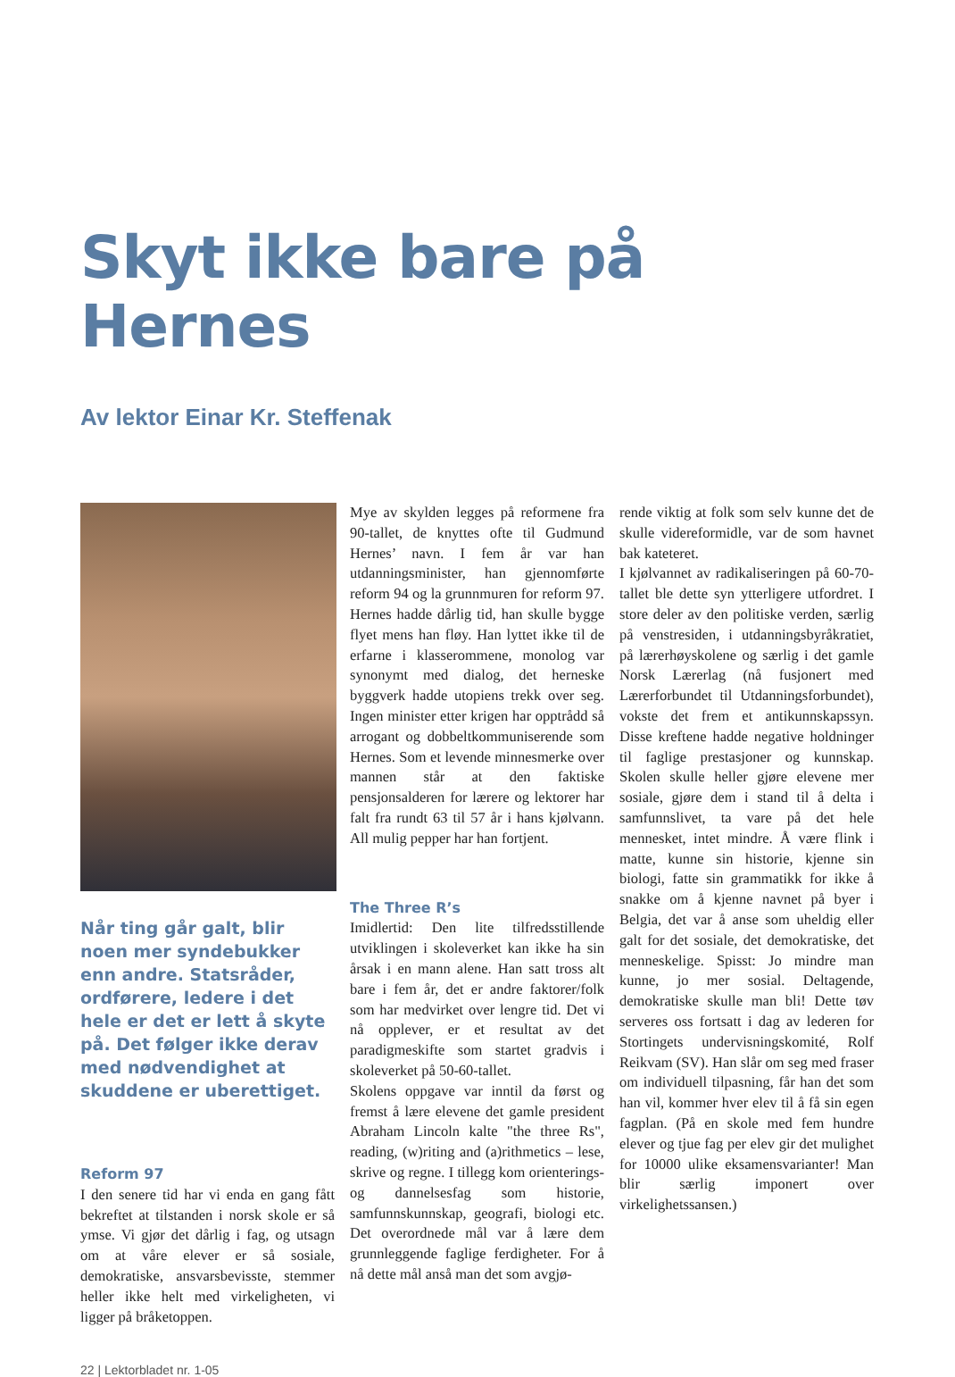Skyt ikke bare på Hernes
Av lektor Einar Kr. Steffenak
Når ting går galt, blir noen mer syndebukker enn andre. Statsråder, ordførere, ledere i det hele er det er lett å skyte på. Det følger ikke derav med nødvendighet at skuddene er uberettiget.
Reform 97
I den senere tid har vi enda en gang fått bekreftet at tilstanden i norsk skole er så ymse. Vi gjør det dårlig i fag, og utsagn om at våre elever er så sosiale, demokratiske, ansvarsbevisste, stemmer heller ikke helt med virkeligheten, vi ligger på bråketoppen.
Mye av skylden legges på reformene fra 90-tallet, de knyttes ofte til Gudmund Hernes’ navn. I fem år var han utdanningsminister, han gjennomførte reform 94 og la grunnmuren for reform 97. Hernes hadde dårlig tid, han skulle bygge flyet mens han fløy. Han lyttet ikke til de erfarne i klasserommene, monolog var synonymt med dialog, det herneske byggverk hadde utopiens trekk over seg. Ingen minister etter krigen har opptrådd så arrogant og dobbeltkommuniserende som Hernes. Som et levende minnesmerke over mannen står at den faktiske pensjonsalderen for lærere og lektorer har falt fra rundt 63 til 57 år i hans kjølvann. All mulig pepper har han fortjent.
The Three R’s
Imidlertid: Den lite tilfredsstillende utviklingen i skoleverket kan ikke ha sin årsak i en mann alene. Han satt tross alt bare i fem år, det er andre faktorer/folk som har medvirket over lengre tid. Det vi nå opplever, er et resultat av det paradigmeskifte som startet gradvis i skoleverket på 50-60-tallet.
Skolens oppgave var inntil da først og fremst å lære elevene det gamle president Abraham Lincoln kalte "the three Rs", reading, (w)riting and (a)rithmetics – lese, skrive og regne. I tillegg kom orienterings- og dannelsesfag som historie, samfunnskunnskap, geografi, biologi etc. Det overordnede mål var å lære dem grunnleggende faglige ferdigheter. For å nå dette mål anså man det som avgjø-
rende viktig at folk som selv kunne det de skulle videreformidle, var de som havnet bak kateteret.
I kjølvannet av radikaliseringen på 60-70-tallet ble dette syn ytterligere utfordret. I store deler av den politiske verden, særlig på venstresiden, i utdanningsbyråkratiet, på lærerhøyskolene og særlig i det gamle Norsk Lærerlag (nå fusjonert med Lærerforbundet til Utdanningsforbundet), vokste det frem et antikunnskapssyn. Disse kreftene hadde negative holdninger til faglige prestasjoner og kunnskap. Skolen skulle heller gjøre elevene mer sosiale, gjøre dem i stand til å delta i samfunnslivet, ta vare på det hele mennesket, intet mindre. Å være flink i matte, kunne sin historie, kjenne sin biologi, fatte sin grammatikk for ikke å snakke om å kjenne navnet på byer i Belgia, det var å anse som uheldig eller galt for det sosiale, det demokratiske, det menneskelige. Spisst: Jo mindre man kunne, jo mer sosial. Deltagende, demokratiske skulle man bli! Dette tøv serveres oss fortsatt i dag av lederen for Stortingets undervisningskomité, Rolf Reikvam (SV). Han slår om seg med fraser om individuell tilpasning, får han det som han vil, kommer hver elev til å få sin egen fagplan. (På en skole med fem hundre elever og tjue fag per elev gir det mulighet for 10000 ulike eksamensvarianter! Man blir særlig imponert over virkelighetssansen.)
22 | Lektorbladet nr. 1-05